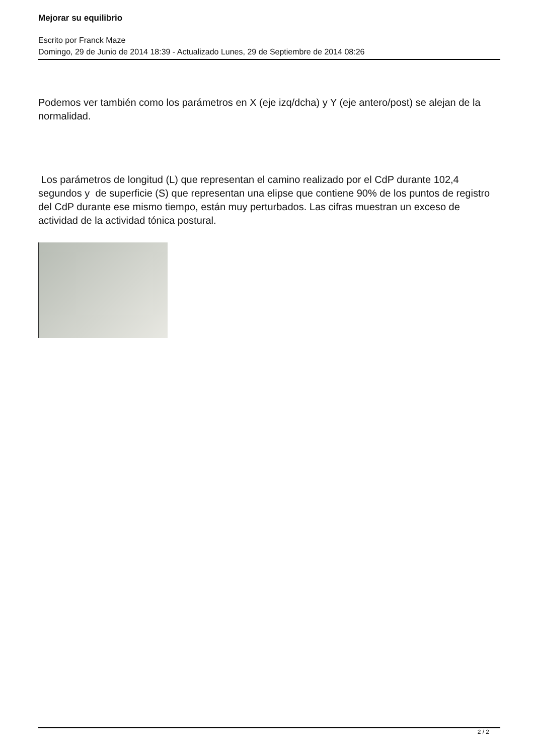Mejorar su equilibrio
Escrito por Franck Maze
Domingo, 29 de Junio de 2014 18:39 - Actualizado Lunes, 29 de Septiembre de 2014 08:26
Podemos ver también como los parámetros en X (eje izq/dcha) y Y (eje antero/post) se alejan de la normalidad.
Los parámetros de longitud (L) que representan el camino realizado por el CdP durante 102,4 segundos y de superficie (S) que representan una elipse que contiene 90% de los puntos de registro del CdP durante ese mismo tiempo, están muy perturbados. Las cifras muestran un exceso de actividad de la actividad tónica postural.
2 / 2